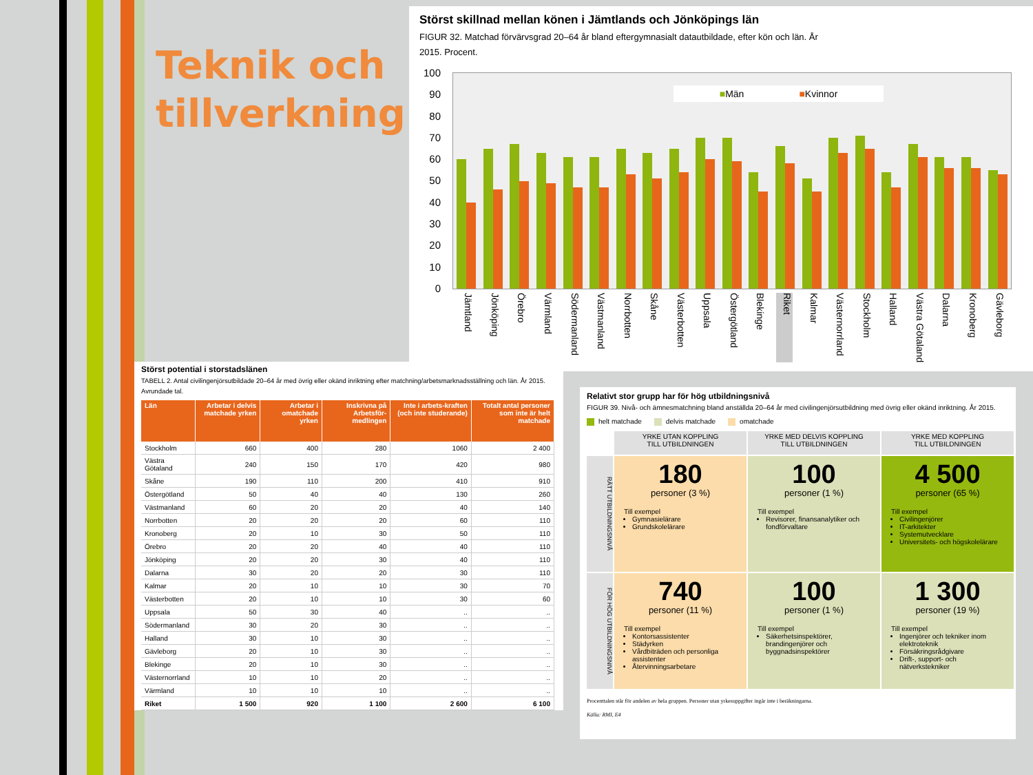Teknik och tillverkning
Störst skillnad mellan könen i Jämtlands och Jönköpings län
FIGUR 32. Matchad förvärvsgrad 20–64 år bland eftergymnasialt datautbildade, efter kön och län. År 2015. Procent.
100
90
80
70
60
50
40
30
20
10
0
■Män ■Kvinnor
Jämtland Jönköping Örebro Värmland Södermanland Västmanland Norrbotten Skåne Västerbotten Uppsala Östergötland Blekinge Riket Kalmar Västernorrland Stockholm Halland Västra Götaland Dalarna Kronoberg Gävleborg
Störst potential i storstadslänen
TABELL 2. Antal civilingenjörsutbildade 20–64 år med övrig eller okänd inriktning efter matchning/arbetsmarknadsställning och län. År 2015. Avrundade tal.
| Län | Arbetar i delvis matchade yrken | Arbetar i omatchade yrken | Inskrivna på Arbetsför-medlingen | Inte i arbets-kraften (och inte studerande) | Totalt antal personer som inte är helt matchade |
| --- | --- | --- | --- | --- | --- |
| Stockholm | 660 | 400 | 280 | 1060 | 2 400 |
| Västra Götaland | 240 | 150 | 170 | 420 | 980 |
| Skåne | 190 | 110 | 200 | 410 | 910 |
| Östergötland | 50 | 40 | 40 | 130 | 260 |
| Västmanland | 60 | 20 | 20 | 40 | 140 |
| Norrbotten | 20 | 20 | 20 | 60 | 110 |
| Kronoberg | 20 | 10 | 30 | 50 | 110 |
| Örebro | 20 | 20 | 40 | 40 | 110 |
| Jönköping | 20 | 20 | 30 | 40 | 110 |
| Dalarna | 30 | 20 | 20 | 30 | 110 |
| Kalmar | 20 | 10 | 10 | 30 | 70 |
| Västerbotten | 20 | 10 | 10 | 30 | 60 |
| Uppsala | 50 | 30 | 40 | .. | .. |
| Södermanland | 30 | 20 | 30 | .. | .. |
| Halland | 30 | 10 | 30 | .. | .. |
| Gävleborg | 20 | 10 | 30 | .. | .. |
| Blekinge | 20 | 10 | 30 | .. | .. |
| Västernorrland | 10 | 10 | 20 | .. | .. |
| Värmland | 10 | 10 | 10 | .. | .. |
| Riket | 1 500 | 920 | 1 100 | 2 600 | 6 100 |
Relativt stor grupp har för hög utbildningsnivå
FIGUR 39. Nivå- och ämnesmatchning bland anställda 20–64 år med civilingenjörsutbildning med övrig eller okänd inriktning. År 2015.
helt matchade delvis matchade omatchade
YRKE UTAN KOPPLING
TILL UTBILDNINGEN
YRKE MED DELVIS KOPPLING
TILL UTBILDNINGEN
YRKE MED KOPPLING
TILL UTBILDNINGEN
RÄTT UTBILDNINGSNIVÅ
180
personer (3 %)
Till exempel
Gymnasielärare
Grundskolelärare
100
personer (1 %)
Till exempel
Revisorer, finansanalytiker och fondförvaltare
4 500
personer (65 %)
Till exempel
Civilingenjörer
IT-arkitekter
Systemutvecklare
Universitets- och högskolelärare
FÖR HÖG UTBILDNINGSNIVÅ
740
personer (11 %)
Till exempel
Kontorsassistenter
Städyrken
Vårdbiträden och personliga assistenter
Återvinningsarbetare
100
personer (1 %)
Till exempel
Säkerhetsinspektörer, brandingenjörer och byggnadsinspektörer
1 300
personer (19 %)
Till exempel
Ingenjörer och tekniker inom elektroteknik
Försäkringsrådgivare
Drift-, support- och nätverkstekniker
Procenttalen står för andelen av hela gruppen. Personer utan yrkesuppgifter ingår inte i beräkningarna.
Källa: RMI, E4